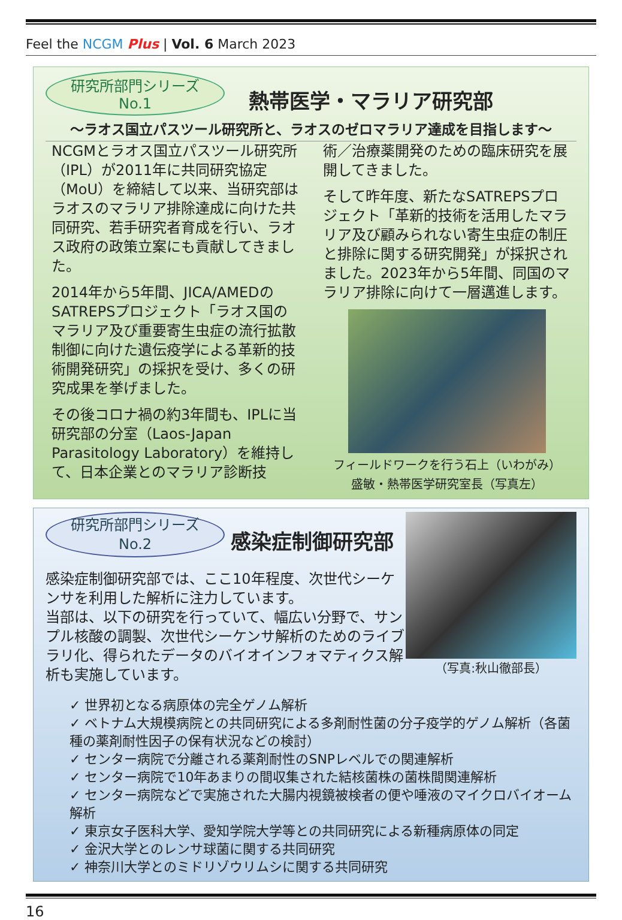Feel the NCGM Plus | Vol. 6 March 2023
研究所部門シリーズ
No.1 熱帯医学・マラリア研究部
～ラオス国立パスツール研究所と、ラオスのゼロマラリア達成を目指します～
NCGMとラオス国立パスツール研究所（IPL）が2011年に共同研究協定（MoU）を締結して以来、当研究部はラオスのマラリア排除達成に向けた共同研究、若手研究者育成を行い、ラオス政府の政策立案にも貢献してきました。
2014年から5年間、JICA/AMEDのSATREPSプロジェクト「ラオス国のマラリア及び重要寄生虫症の流行拡散制御に向けた遺伝疫学による革新的技術開発研究」の採択を受け、多くの研究成果を挙げました。
その後コロナ禍の約3年間も、IPLに当研究部の分室（Laos-Japan Parasitology Laboratory）を維持して、日本企業とのマラリア診断技
術／治療薬開発のための臨床研究を展開してきました。
そして昨年度、新たなSATREPSプロジェクト「革新的技術を活用したマラリア及び顧みられない寄生虫症の制圧と排除に関する研究開発」が採択されました。2023年から5年間、同国のマラリア排除に向けて一層邁進します。
フィールドワークを行う石上（いわがみ）
盛敏・熱帯医学研究室長（写真左）
研究所部門シリーズ
No.2 感染症制御研究部
感染症制御研究部では、ここ10年程度、次世代シーケンサを利用した解析に注力しています。
当部は、以下の研究を行っていて、幅広い分野で、サンプル核酸の調製、次世代シーケンサ解析のためのライブラリ化、得られたデータのバイオインフォマティクス解析も実施しています。
（写真:秋山徹部長）
✓ 世界初となる病原体の完全ゲノム解析
✓ ベトナム大規模病院との共同研究による多剤耐性菌の分子疫学的ゲノム解析（各菌種の薬剤耐性因子の保有状況などの検討）
✓ センター病院で分離される薬剤耐性のSNPレベルでの関連解析
✓ センター病院で10年あまりの間収集された結核菌株の菌株間関連解析
✓ センター病院などで実施された大腸内視鏡被検者の便や唾液のマイクロバイオーム解析
✓ 東京女子医科大学、愛知学院大学等との共同研究による新種病原体の同定
✓ 金沢大学とのレンサ球菌に関する共同研究
✓ 神奈川大学とのミドリゾウリムシに関する共同研究
16